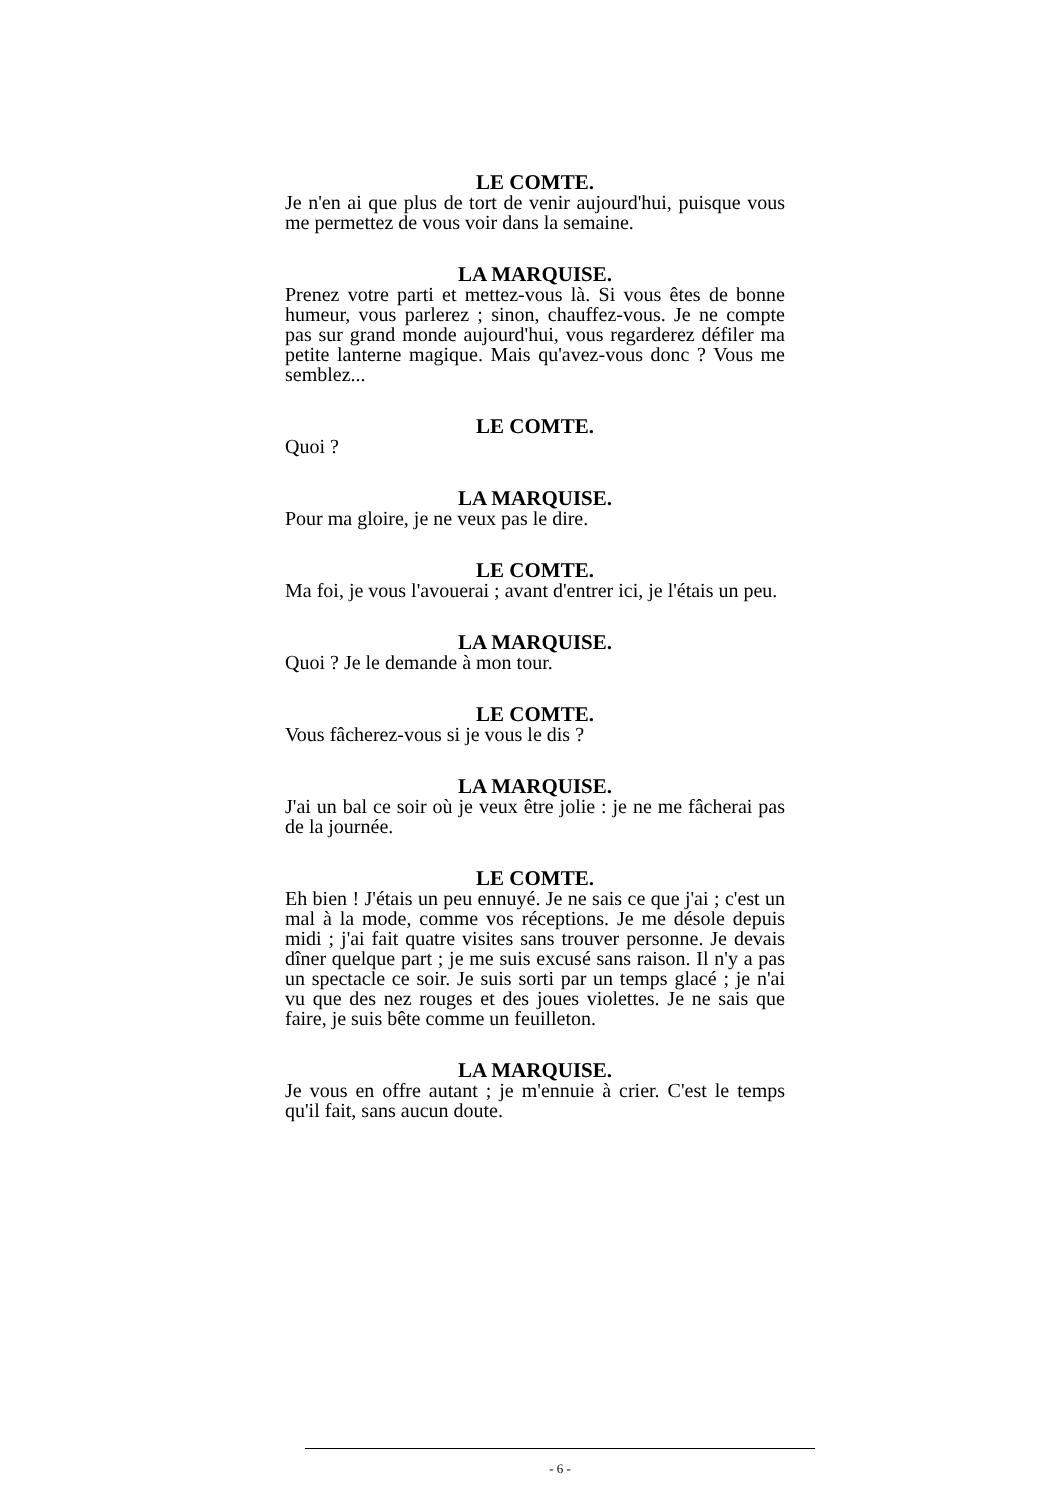LE COMTE.
Je n'en ai que plus de tort de venir aujourd'hui, puisque vous me permettez de vous voir dans la semaine.
LA MARQUISE.
Prenez votre parti et mettez-vous là. Si vous êtes de bonne humeur, vous parlerez ; sinon, chauffez-vous. Je ne compte pas sur grand monde aujourd'hui, vous regarderez défiler ma petite lanterne magique. Mais qu'avez-vous donc ? Vous me semblez...
LE COMTE.
Quoi ?
LA MARQUISE.
Pour ma gloire, je ne veux pas le dire.
LE COMTE.
Ma foi, je vous l'avouerai ; avant d'entrer ici, je l'étais un peu.
LA MARQUISE.
Quoi ? Je le demande à mon tour.
LE COMTE.
Vous fâcherez-vous si je vous le dis ?
LA MARQUISE.
J'ai un bal ce soir où je veux être jolie : je ne me fâcherai pas de la journée.
LE COMTE.
Eh bien ! J'étais un peu ennuyé. Je ne sais ce que j'ai ; c'est un mal à la mode, comme vos réceptions. Je me désole depuis midi ; j'ai fait quatre visites sans trouver personne. Je devais dîner quelque part ; je me suis excusé sans raison. Il n'y a pas un spectacle ce soir. Je suis sorti par un temps glacé ; je n'ai vu que des nez rouges et des joues violettes. Je ne sais que faire, je suis bête comme un feuilleton.
LA MARQUISE.
Je vous en offre autant ; je m'ennuie à crier. C'est le temps qu'il fait, sans aucun doute.
- 6 -